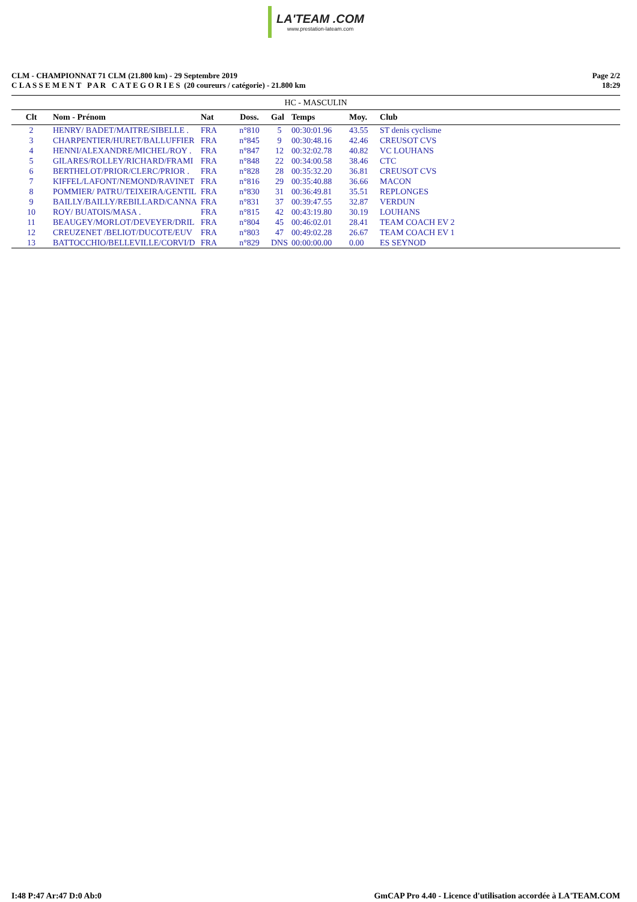LA'TEAM .COM www.prestation-lateam.com
CLM - CHAMPIONNAT 71 CLM (21.800 km) - 29 Septembre 2019
C L A S S E M E N T P A R C A T E G O R I E S (20 coureurs / catégorie) - 21.800 km
Page 2/2
18:29
| HC - MASCULIN | | | | | | | |
| Clt | Nom - Prénom | Nat | Doss. | Gal | Temps | Moy. | Club |
| 2 | HENRY/ BADET/MAITRE/SIBELLE . | FRA | n°810 | 5 | 00:30:01.96 | 43.55 | ST denis cyclisme |
| 3 | CHARPENTIER/HURET/BALLUFFIER | FRA | n°845 | 9 | 00:30:48.16 | 42.46 | CREUSOT CVS |
| 4 | HENNI/ALEXANDRE/MICHEL/ROY . | FRA | n°847 | 12 | 00:32:02.78 | 40.82 | VC LOUHANS |
| 5 | GILARES/ROLLEY/RICHARD/FRAMI | FRA | n°848 | 22 | 00:34:00.58 | 38.46 | CTC |
| 6 | BERTHELOT/PRIOR/CLERC/PRIOR . | FRA | n°828 | 28 | 00:35:32.20 | 36.81 | CREUSOT CVS |
| 7 | KIFFEL/LAFONT/NEMOND/RAVINET | FRA | n°816 | 29 | 00:35:40.88 | 36.66 | MACON |
| 8 | POMMIER/ PATRU/TEIXEIRA/GENTIL | FRA | n°830 | 31 | 00:36:49.81 | 35.51 | REPLONGES |
| 9 | BAILLY/BAILLY/REBILLARD/CANNA | FRA | n°831 | 37 | 00:39:47.55 | 32.87 | VERDUN |
| 10 | ROY/ BUATOIS/MASA . | FRA | n°815 | 42 | 00:43:19.80 | 30.19 | LOUHANS |
| 11 | BEAUGEY/MORLOT/DEVEYER/DRIL | FRA | n°804 | 45 | 00:46:02.01 | 28.41 | TEAM COACH EV 2 |
| 12 | CREUZENET /BELIOT/DUCOTE/EUV | FRA | n°803 | 47 | 00:49:02.28 | 26.67 | TEAM COACH EV 1 |
| 13 | BATTOCCHIO/BELLEVILLE/CORVI/D | FRA | n°829 | DNS | 00:00:00.00 | 0.00 | ES SEYNOD |
I:48 P:47 Ar:47 D:0 Ab:0 GmCAP Pro 4.40 - Licence d'utilisation accordée à LA'TEAM.COM